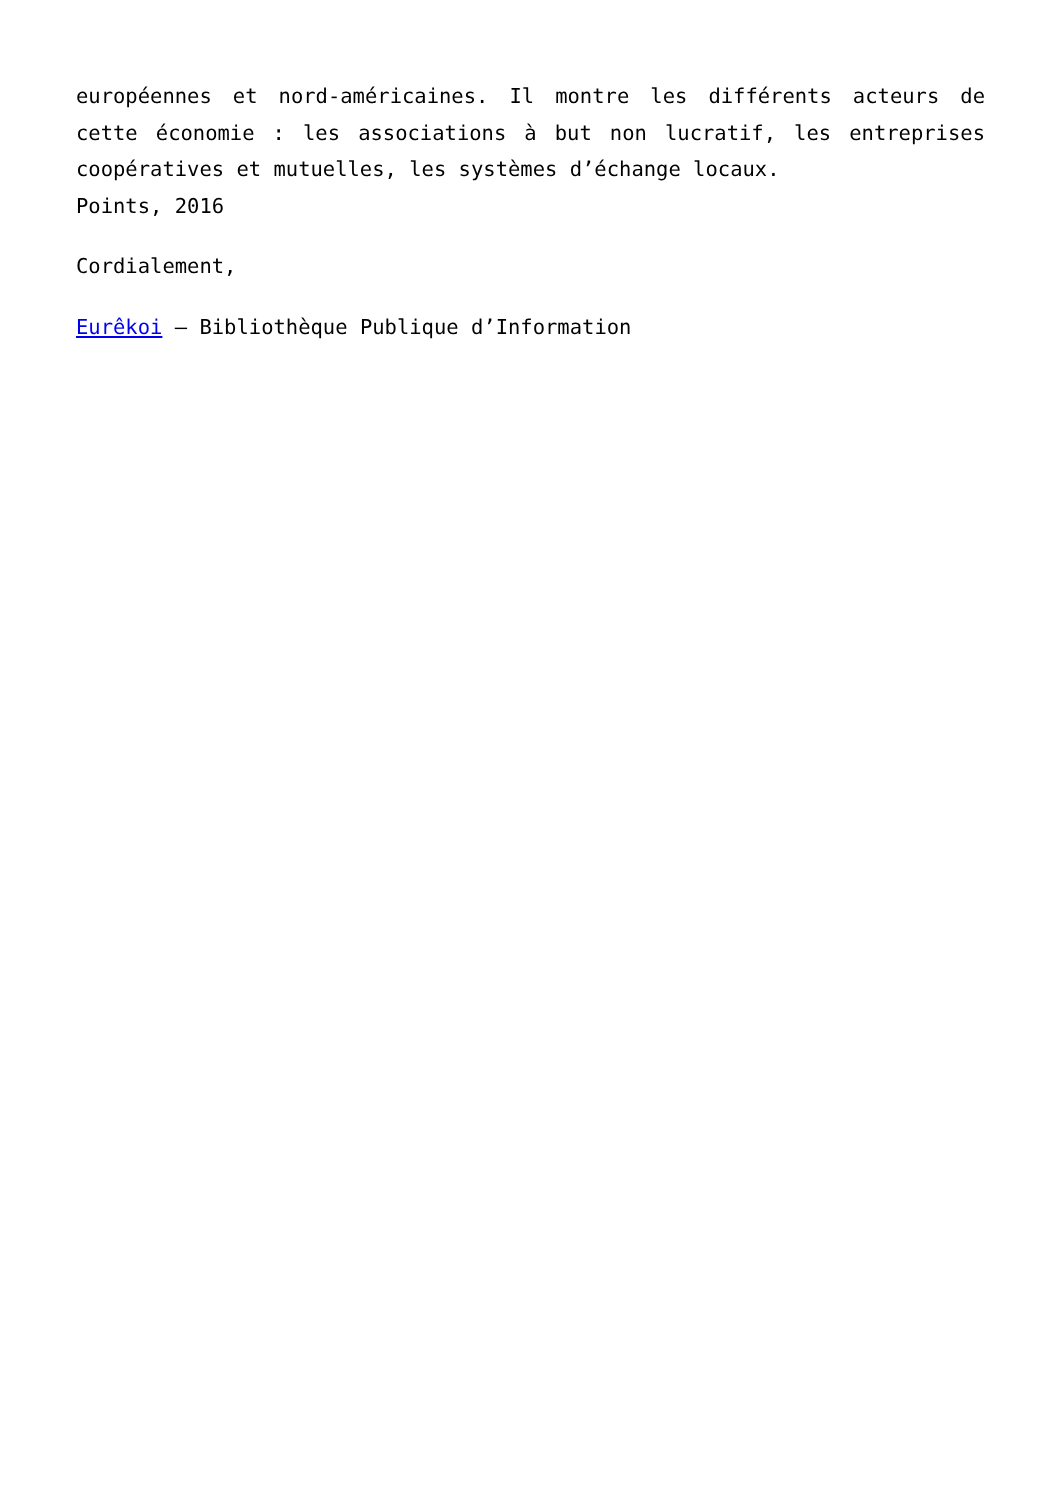européennes et nord-américaines. Il montre les différents acteurs de cette économie : les associations à but non lucratif, les entreprises coopératives et mutuelles, les systèmes d’échange locaux.
Points, 2016
Cordialement,
Eurêkoi – Bibliothèque Publique d’Information